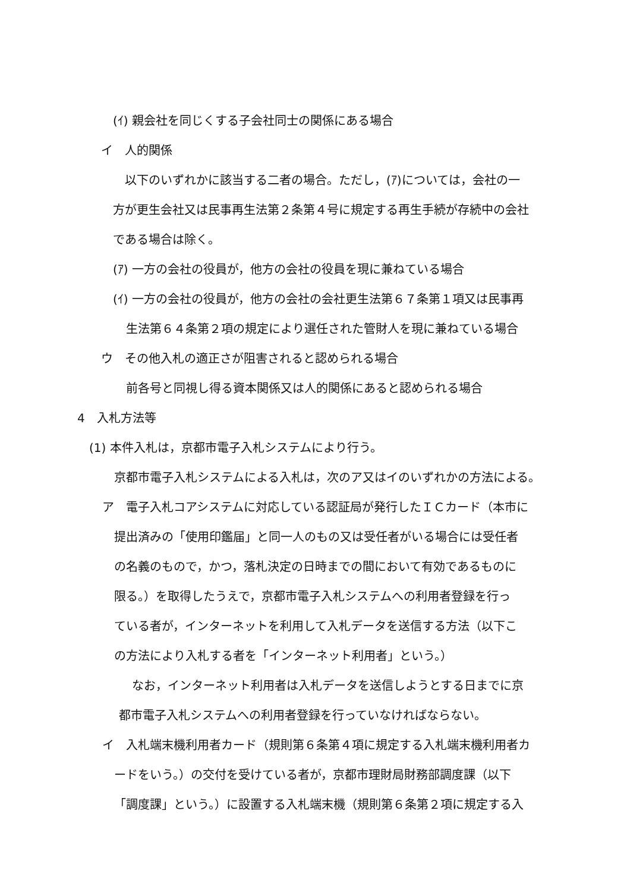(ｲ) 親会社を同じくする子会社同士の関係にある場合
イ　人的関係
以下のいずれかに該当する二者の場合。ただし，(ｱ)については，会社の一
方が更生会社又は民事再生法第２条第４号に規定する再生手続が存続中の会社
である場合は除く。
(ｱ) 一方の会社の役員が，他方の会社の役員を現に兼ねている場合
(ｲ) 一方の会社の役員が，他方の会社の会社更生法第６７条第１項又は民事再
生法第６４条第２項の規定により選任された管財人を現に兼ねている場合
ウ　その他入札の適正さが阻害されると認められる場合
前各号と同視し得る資本関係又は人的関係にあると認められる場合
4　入札方法等
(1) 本件入札は，京都市電子入札システムにより行う。
京都市電子入札システムによる入札は，次のア又はイのいずれかの方法による。
ア　電子入札コアシステムに対応している認証局が発行したＩＣカード（本市に
提出済みの「使用印鑑届」と同一人のもの又は受任者がいる場合には受任者
の名義のもので，かつ，落札決定の日時までの間において有効であるものに
限る。）を取得したうえで，京都市電子入札システムへの利用者登録を行っ
ている者が，インターネットを利用して入札データを送信する方法（以下こ
の方法により入札する者を「インターネット利用者」という。）
なお，インターネット利用者は入札データを送信しようとする日までに京
都市電子入札システムへの利用者登録を行っていなければならない。
イ　入札端末機利用者カード（規則第６条第４項に規定する入札端末機利用者カ
ードをいう。）の交付を受けている者が，京都市理財局財務部調度課（以下
「調度課」という。）に設置する入札端末機（規則第６条第２項に規定する入